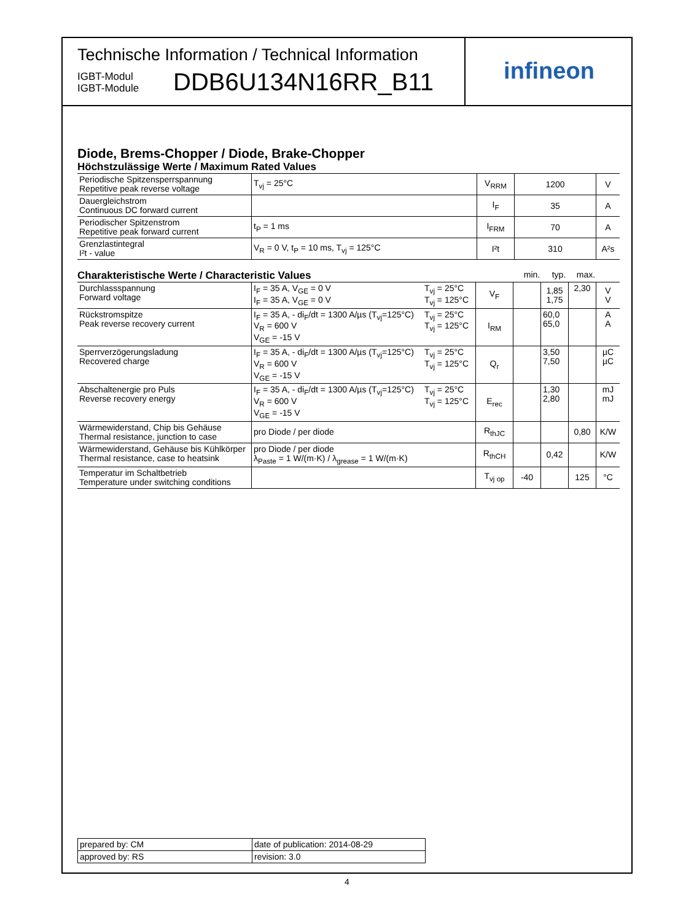Technische Information / Technical Information
IGBT-Modul
IGBT-Module
DDB6U134N16RR_B11
infineon
Diode, Brems-Chopper / Diode, Brake-Chopper
Höchstzulässige Werte / Maximum Rated Values
| Periodische Spitzensperrspannung Repetitive peak reverse voltage | T<sub>vj</sub> = 25°C | V<sub>RRM</sub> | 1200 | V |
| Dauergleichstrom Continuous DC forward current | | I<sub>F</sub> | 35 | A |
| Periodischer Spitzenstrom Repetitive peak forward current | t<sub>P</sub> = 1 ms | I<sub>FRM</sub> | 70 | A |
| Grenzlastintegral I²t - value | V<sub>R</sub> = 0 V, t<sub>P</sub> = 10 ms, T<sub>vj</sub> = 125°C | I²t | 310 | A²s |
Charakteristische Werte / Characteristic Values
min. typ. max.
| Durchlassspannung Forward voltage | I<sub>F</sub> = 35 A, V<sub>GE</sub> = 0 V I<sub>F</sub> = 35 A, V<sub>GE</sub> = 0 V | T<sub>vj</sub> = 25°C T<sub>vj</sub> = 125°C | V<sub>F</sub> | | 1,85 1,75 | 2,30 | V V |
| Rückstromspitze Peak reverse recovery current | I<sub>F</sub> = 35 A, - di<sub>F</sub>/dt = 1300 A/µs (T<sub>vj</sub>=125°C) V<sub>R</sub> = 600 V V<sub>GE</sub> = -15 V | T<sub>vj</sub> = 25°C T<sub>vj</sub> = 125°C | I<sub>RM</sub> | | 60,0 65,0 | | A A |
| Sperrverzögerungsladung Recovered charge | I<sub>F</sub> = 35 A, - di<sub>F</sub>/dt = 1300 A/µs (T<sub>vj</sub>=125°C) V<sub>R</sub> = 600 V V<sub>GE</sub> = -15 V | T<sub>vj</sub> = 25°C T<sub>vj</sub> = 125°C | Q<sub>r</sub> | | 3,50 7,50 | | µC µC |
| Abschaltenergie pro Puls Reverse recovery energy | I<sub>F</sub> = 35 A, - di<sub>F</sub>/dt = 1300 A/µs (T<sub>vj</sub>=125°C) V<sub>R</sub> = 600 V V<sub>GE</sub> = -15 V | T<sub>vj</sub> = 25°C T<sub>vj</sub> = 125°C | E<sub>rec</sub> | | 1,30 2,80 | | mJ mJ |
| Wärmewiderstand, Chip bis Gehäuse Thermal resistance, junction to case | pro Diode / per diode | | R<sub>thJC</sub> | | | 0,80 | K/W |
| Wärmewiderstand, Gehäuse bis Kühlkörper Thermal resistance, case to heatsink | pro Diode / per diode λ<sub>Paste</sub> = 1 W/(m·K) / λ<sub>grease</sub> = 1 W/(m·K) | | R<sub>thCH</sub> | | 0,42 | | K/W |
| Temperatur im Schaltbetrieb Temperature under switching conditions | | | T<sub>vj op</sub> | -40 | | 125 | °C |
| prepared by: CM | date of publication: 2014-08-29 |
| approved by: RS | revision: 3.0 |
4